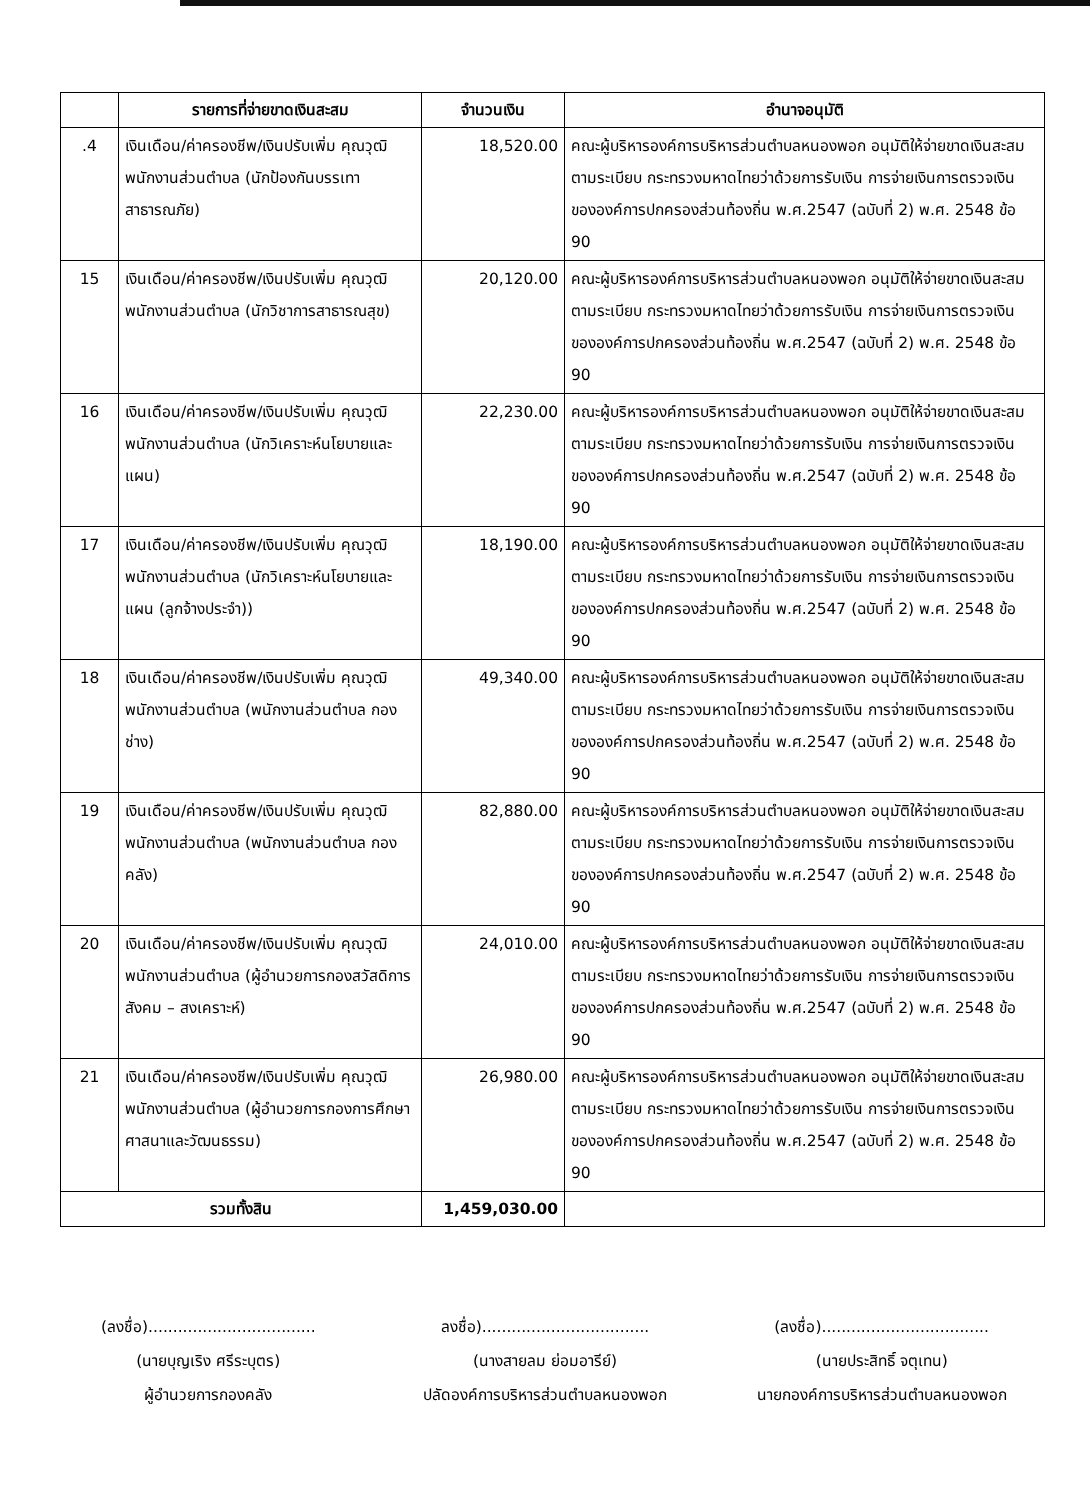| | รายการที่จ่ายขาดเงินสะสม | จำนวนเงิน | อำนาจอนุมัติ |
| --- | --- | --- | --- |
| .4 | เงินเดือน/ค่าครองชีพ/เงินปรับเพิ่ม คุณวุฒิพนักงานส่วนตำบล (นักป้องกันบรรเทาสาธารณภัย) | 18,520.00 | คณะผู้บริหารองค์การบริหารส่วนตำบลหนองพอก อนุมัติให้จ่ายขาดเงินสะสมตามระเบียบ กระทรวงมหาดไทยว่าด้วยการรับเงิน การจ่ายเงินการตรวจเงินขององค์การปกครองส่วนท้องถิ่น พ.ศ.2547 (ฉบับที่ 2) พ.ศ. 2548 ข้อ 90 |
| 15 | เงินเดือน/ค่าครองชีพ/เงินปรับเพิ่ม คุณวุฒิพนักงานส่วนตำบล (นักวิชาการสาธารณสุข) | 20,120.00 | คณะผู้บริหารองค์การบริหารส่วนตำบลหนองพอก อนุมัติให้จ่ายขาดเงินสะสมตามระเบียบ กระทรวงมหาดไทยว่าด้วยการรับเงิน การจ่ายเงินการตรวจเงินขององค์การปกครองส่วนท้องถิ่น พ.ศ.2547 (ฉบับที่ 2) พ.ศ. 2548 ข้อ 90 |
| 16 | เงินเดือน/ค่าครองชีพ/เงินปรับเพิ่ม คุณวุฒิพนักงานส่วนตำบล (นักวิเคราะห์นโยบายและแผน) | 22,230.00 | คณะผู้บริหารองค์การบริหารส่วนตำบลหนองพอก อนุมัติให้จ่ายขาดเงินสะสมตามระเบียบ กระทรวงมหาดไทยว่าด้วยการรับเงิน การจ่ายเงินการตรวจเงินขององค์การปกครองส่วนท้องถิ่น พ.ศ.2547 (ฉบับที่ 2) พ.ศ. 2548 ข้อ 90 |
| 17 | เงินเดือน/ค่าครองชีพ/เงินปรับเพิ่ม คุณวุฒิพนักงานส่วนตำบล (นักวิเคราะห์นโยบายและแผน (ลูกจ้างประจำ)) | 18,190.00 | คณะผู้บริหารองค์การบริหารส่วนตำบลหนองพอก อนุมัติให้จ่ายขาดเงินสะสมตามระเบียบ กระทรวงมหาดไทยว่าด้วยการรับเงิน การจ่ายเงินการตรวจเงินขององค์การปกครองส่วนท้องถิ่น พ.ศ.2547 (ฉบับที่ 2) พ.ศ. 2548 ข้อ 90 |
| 18 | เงินเดือน/ค่าครองชีพ/เงินปรับเพิ่ม คุณวุฒิพนักงานส่วนตำบล (พนักงานส่วนตำบล กองช่าง) | 49,340.00 | คณะผู้บริหารองค์การบริหารส่วนตำบลหนองพอก อนุมัติให้จ่ายขาดเงินสะสมตามระเบียบ กระทรวงมหาดไทยว่าด้วยการรับเงิน การจ่ายเงินการตรวจเงินขององค์การปกครองส่วนท้องถิ่น พ.ศ.2547 (ฉบับที่ 2) พ.ศ. 2548 ข้อ 90 |
| 19 | เงินเดือน/ค่าครองชีพ/เงินปรับเพิ่ม คุณวุฒิพนักงานส่วนตำบล (พนักงานส่วนตำบล กองคลัง) | 82,880.00 | คณะผู้บริหารองค์การบริหารส่วนตำบลหนองพอก อนุมัติให้จ่ายขาดเงินสะสมตามระเบียบ กระทรวงมหาดไทยว่าด้วยการรับเงิน การจ่ายเงินการตรวจเงินขององค์การปกครองส่วนท้องถิ่น พ.ศ.2547 (ฉบับที่ 2) พ.ศ. 2548 ข้อ 90 |
| 20 | เงินเดือน/ค่าครองชีพ/เงินปรับเพิ่ม คุณวุฒิพนักงานส่วนตำบล (ผู้อำนวยการกองสวัสดิการสังคม – สงเคราะห์) | 24,010.00 | คณะผู้บริหารองค์การบริหารส่วนตำบลหนองพอก อนุมัติให้จ่ายขาดเงินสะสมตามระเบียบ กระทรวงมหาดไทยว่าด้วยการรับเงิน การจ่ายเงินการตรวจเงินขององค์การปกครองส่วนท้องถิ่น พ.ศ.2547 (ฉบับที่ 2) พ.ศ. 2548 ข้อ 90 |
| 21 | เงินเดือน/ค่าครองชีพ/เงินปรับเพิ่ม คุณวุฒิพนักงานส่วนตำบล (ผู้อำนวยการกองการศึกษาศาสนาและวัฒนธรรม) | 26,980.00 | คณะผู้บริหารองค์การบริหารส่วนตำบลหนองพอก อนุมัติให้จ่ายขาดเงินสะสมตามระเบียบ กระทรวงมหาดไทยว่าด้วยการรับเงิน การจ่ายเงินการตรวจเงินขององค์การปกครองส่วนท้องถิ่น พ.ศ.2547 (ฉบับที่ 2) พ.ศ. 2548 ข้อ 90 |
| รวมทั้งสิน | | 1,459,030.00 | |
(ลงชื่อ)..................................
(นายบุญเริง ศรีระบุตร)
ผู้อำนวยการกองคลัง
ลงชื่อ)..................................
(นางสายลม ย่อมอารีย์)
ปลัดองค์การบริหารส่วนตำบลหนองพอก
(ลงชื่อ)..................................
(นายประสิทธิ์ จตุเทน)
นายกองค์การบริหารส่วนตำบลหนองพอก